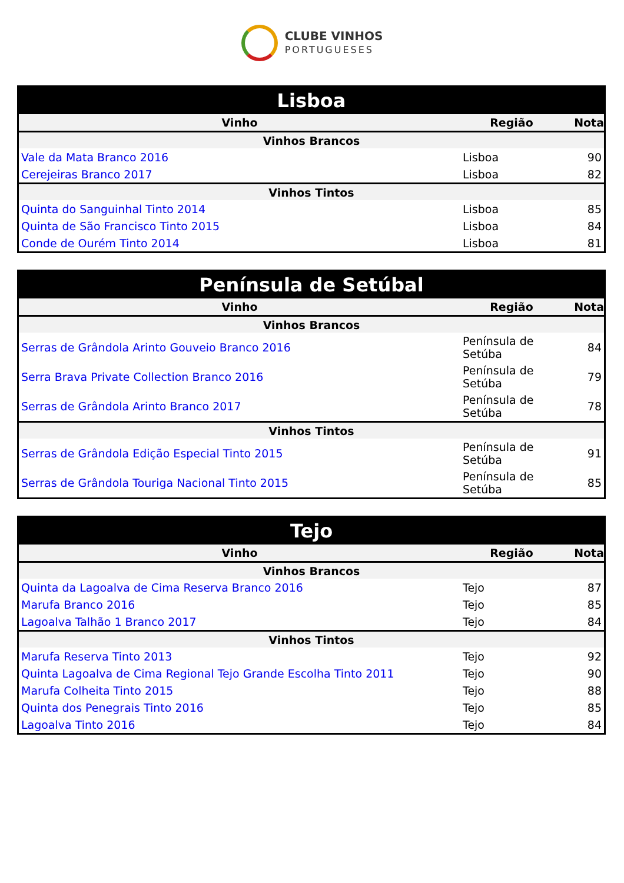CLUBE VINHOS
PORTUGUESES
| Lisboa | | |
| --- | --- | --- |
| Vinho | Região | Nota |
| Vinhos Brancos | | |
| Vale da Mata Branco 2016 | Lisboa | 90 |
| Cerejeiras Branco 2017 | Lisboa | 82 |
| Vinhos Tintos | | |
| Quinta do Sanguinhal Tinto 2014 | Lisboa | 85 |
| Quinta de São Francisco Tinto 2015 | Lisboa | 84 |
| Conde de Ourém Tinto 2014 | Lisboa | 81 |
| Península de Setúbal | | |
| --- | --- | --- |
| Vinho | Região | Nota |
| Vinhos Brancos | | |
| Serras de Grândola Arinto Gouveio Branco 2016 | Península de Setúba | 84 |
| Serra Brava Private Collection Branco 2016 | Península de Setúba | 79 |
| Serras de Grândola Arinto Branco 2017 | Península de Setúba | 78 |
| Vinhos Tintos | | |
| Serras de Grândola Edição Especial Tinto 2015 | Península de Setúba | 91 |
| Serras de Grândola Touriga Nacional Tinto 2015 | Península de Setúba | 85 |
| Tejo | | |
| --- | --- | --- |
| Vinho | Região | Nota |
| Vinhos Brancos | | |
| Quinta da Lagoalva de Cima Reserva Branco 2016 | Tejo | 87 |
| Marufa Branco 2016 | Tejo | 85 |
| Lagoalva Talhão 1 Branco 2017 | Tejo | 84 |
| Vinhos Tintos | | |
| Marufa Reserva Tinto 2013 | Tejo | 92 |
| Quinta Lagoalva de Cima Regional Tejo Grande Escolha Tinto 2011 | Tejo | 90 |
| Marufa Colheita Tinto 2015 | Tejo | 88 |
| Quinta dos Penegrais Tinto 2016 | Tejo | 85 |
| Lagoalva Tinto 2016 | Tejo | 84 |